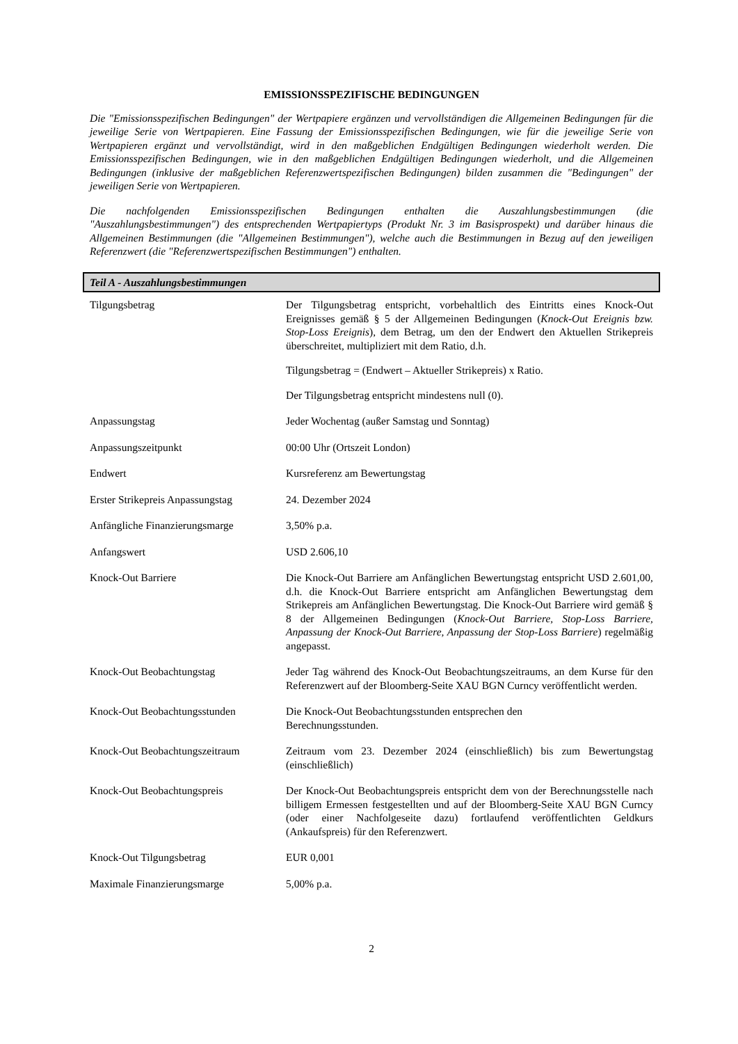EMISSIONSSPEZIFISCHE BEDINGUNGEN
Die "Emissionsspezifischen Bedingungen" der Wertpapiere ergänzen und vervollständigen die Allgemeinen Bedingungen für die jeweilige Serie von Wertpapieren. Eine Fassung der Emissionsspezifischen Bedingungen, wie für die jeweilige Serie von Wertpapieren ergänzt und vervollständigt, wird in den maßgeblichen Endgültigen Bedingungen wiederholt werden. Die Emissionsspezifischen Bedingungen, wie in den maßgeblichen Endgültigen Bedingungen wiederholt, und die Allgemeinen Bedingungen (inklusive der maßgeblichen Referenzwertspezifischen Bedingungen) bilden zusammen die "Bedingungen" der jeweiligen Serie von Wertpapieren.
Die nachfolgenden Emissionsspezifischen Bedingungen enthalten die Auszahlungsbestimmungen (die "Auszahlungsbestimmungen") des entsprechenden Wertpapiertyps (Produkt Nr. 3 im Basisprospekt) und darüber hinaus die Allgemeinen Bestimmungen (die "Allgemeinen Bestimmungen"), welche auch die Bestimmungen in Bezug auf den jeweiligen Referenzwert (die "Referenzwertspezifischen Bestimmungen") enthalten.
Teil A - Auszahlungsbestimmungen
| Tilgungsbetrag | Der Tilgungsbetrag entspricht, vorbehaltlich des Eintritts eines Knock-Out Ereignisses gemäß § 5 der Allgemeinen Bedingungen ( Knock-Out Ereignis bzw. Stop-Loss Ereignis ), dem Betrag, um den der Endwert den Aktuellen Strikepreis überschreitet, multipliziert mit dem Ratio, d.h. Tilgungsbetrag = (Endwert – Aktueller Strikepreis) x Ratio. Der Tilgungsbetrag entspricht mindestens null (0). |
| Anpassungstag | Jeder Wochentag (außer Samstag und Sonntag) |
| Anpassungszeitpunkt | 00:00 Uhr (Ortszeit London) |
| Endwert | Kursreferenz am Bewertungstag |
| Erster Strikepreis Anpassungstag | 24. Dezember 2024 |
| Anfängliche Finanzierungsmarge | 3,50% p.a. |
| Anfangswert | USD 2.606,10 |
| Knock-Out Barriere | Die Knock-Out Barriere am Anfänglichen Bewertungstag entspricht USD 2.601,00, d.h. die Knock-Out Barriere entspricht am Anfänglichen Bewertungstag dem Strikepreis am Anfänglichen Bewertungstag. Die Knock-Out Barriere wird gemäß § 8 der Allgemeinen Bedingungen ( Knock-Out Barriere, Stop-Loss Barriere, Anpassung der Knock-Out Barriere, Anpassung der Stop-Loss Barriere ) regelmäßig angepasst. |
| Knock-Out Beobachtungstag | Jeder Tag während des Knock-Out Beobachtungszeitraums, an dem Kurse für den Referenzwert auf der Bloomberg-Seite XAU BGN Curncy veröffentlicht werden. |
| Knock-Out Beobachtungsstunden | Die Knock-Out Beobachtungsstunden entsprechen den Berechnungsstunden. |
| Knock-Out Beobachtungszeitraum | Zeitraum vom 23. Dezember 2024 (einschließlich) bis zum Bewertungstag (einschließlich) |
| Knock-Out Beobachtungspreis | Der Knock-Out Beobachtungspreis entspricht dem von der Berechnungsstelle nach billigem Ermessen festgestellten und auf der Bloomberg-Seite XAU BGN Curncy (oder einer Nachfolgeseite dazu) fortlaufend veröffentlichten Geldkurs (Ankaufspreis) für den Referenzwert. |
| Knock-Out Tilgungsbetrag | EUR 0,001 |
| Maximale Finanzierungsmarge | 5,00% p.a. |
2